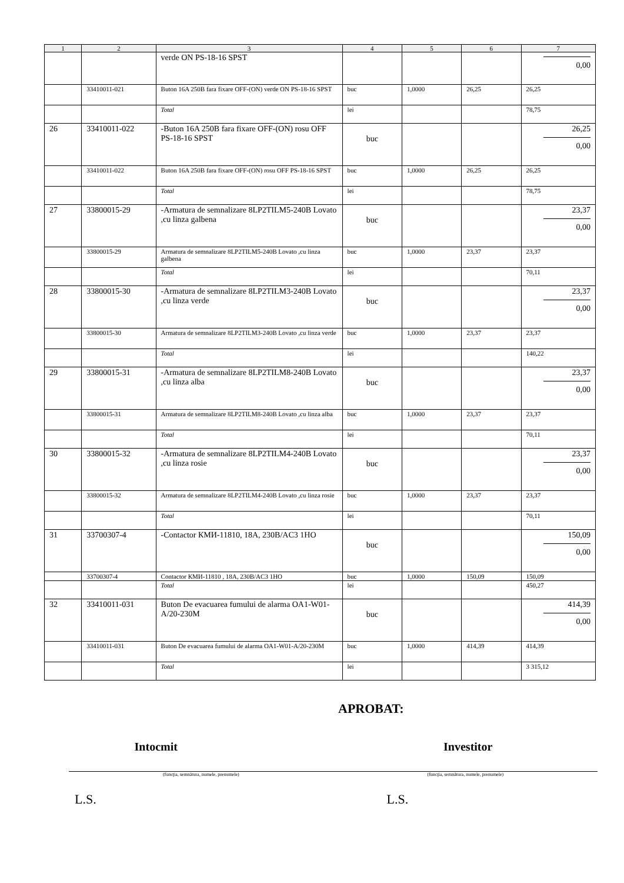| 1 | 2 | 3 | 4 | 5 | 6 | 7 |
| --- | --- | --- | --- | --- | --- | --- |
| | | verde ON PS-18-16 SPST | | | | 0,00 |
| | 33410011-021 | Buton 16A 250B fara fixare OFF-(ON) verde ON PS-18-16 SPST | buc | 1,0000 | 26,25 | 26,25 |
| | | Total | lei | | | 78,75 |
| 26 | 33410011-022 | -Buton 16A 250B fara fixare OFF-(ON) rosu OFF PS-18-16 SPST | buc | | | 26,25 0,00 |
| | 33410011-022 | Buton 16A 250B fara fixare OFF-(ON) rosu OFF PS-18-16 SPST | buc | 1,0000 | 26,25 | 26,25 |
| | | Total | lei | | | 78,75 |
| 27 | 33800015-29 | -Armatura de semnalizare 8LP2TILM5-240B Lovato ,cu linza galbena | buc | | | 23,37 0,00 |
| | 33800015-29 | Armatura de semnalizare 8LP2TILM5-240B Lovato ,cu linza galbena | buc | 1,0000 | 23,37 | 23,37 |
| | | Total | lei | | | 70,11 |
| 28 | 33800015-30 | -Armatura de semnalizare 8LP2TILM3-240B Lovato ,cu linza verde | buc | | | 23,37 0,00 |
| | 33800015-30 | Armatura de semnalizare 8LP2TILM3-240B Lovato ,cu linza verde | buc | 1,0000 | 23,37 | 23,37 |
| | | Total | lei | | | 140,22 |
| 29 | 33800015-31 | -Armatura de semnalizare 8LP2TILM8-240B Lovato ,cu linza alba | buc | | | 23,37 0,00 |
| | 33800015-31 | Armatura de semnalizare 8LP2TILM8-240B Lovato ,cu linza alba | buc | 1,0000 | 23,37 | 23,37 |
| | | Total | lei | | | 70,11 |
| 30 | 33800015-32 | -Armatura de semnalizare 8LP2TILM4-240B Lovato ,cu linza rosie | buc | | | 23,37 0,00 |
| | 33800015-32 | Armatura de semnalizare 8LP2TILM4-240B Lovato ,cu linza rosie | buc | 1,0000 | 23,37 | 23,37 |
| | | Total | lei | | | 70,11 |
| 31 | 33700307-4 | -Contactor КМИ-11810, 18A, 230B/AC3 1HO | buc | | | 150,09 0,00 |
| | 33700307-4 | Contactor КМИ-11810 , 18A, 230B/AC3 1HO | buc | 1,0000 | 150,09 | 150,09 |
| | | Total | lei | | | 450,27 |
| 32 | 33410011-031 | Buton De evacuarea fumului de alarma OA1-W01-A/20-230M | buc | | | 414,39 0,00 |
| | 33410011-031 | Buton De evacuarea fumului de alarma OA1-W01-A/20-230M | buc | 1,0000 | 414,39 | 414,39 |
| | | Total | lei | | | 3 315,12 |
APROBAT:
Intocmit Investitor
(funcţia, semnătura, numele, prenumele) (funcţia, semnătura, numele, prenumele)
L.S. L.S.